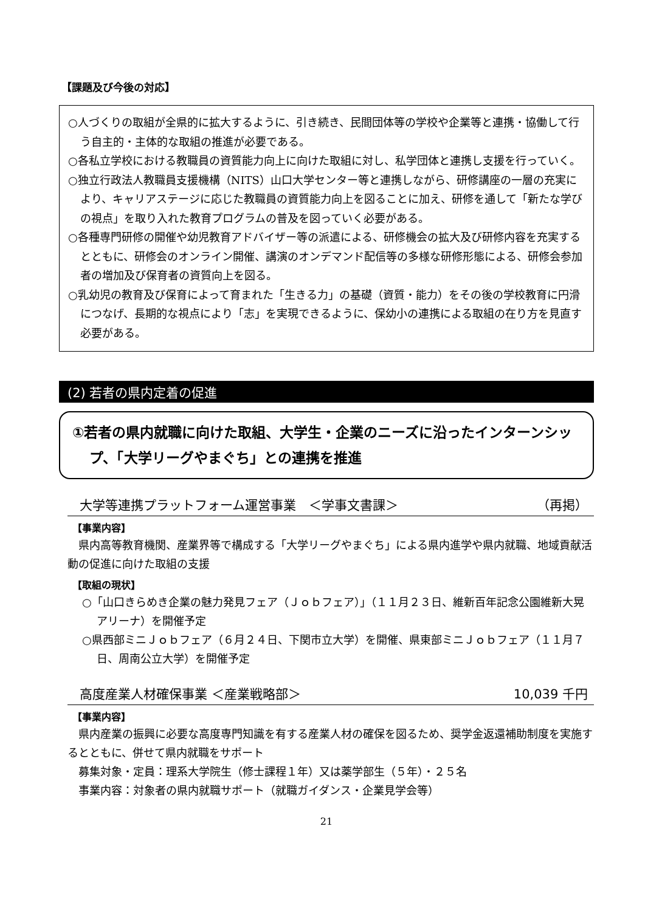【課題及び今後の対応】
○人づくりの取組が全県的に拡大するように、引き続き、民間団体等の学校や企業等と連携・協働して行う自主的・主体的な取組の推進が必要である。
○各私立学校における教職員の資質能力向上に向けた取組に対し、私学団体と連携し支援を行っていく。
○独立行政法人教職員支援機構（NITS）山口大学センター等と連携しながら、研修講座の一層の充実により、キャリアステージに応じた教職員の資質能力向上を図ることに加え、研修を通して「新たな学びの視点」を取り入れた教育プログラムの普及を図っていく必要がある。
○各種専門研修の開催や幼児教育アドバイザー等の派遣による、研修機会の拡大及び研修内容を充実するとともに、研修会のオンライン開催、講演のオンデマンド配信等の多様な研修形態による、研修会参加者の増加及び保育者の資質向上を図る。
○乳幼児の教育及び保育によって育まれた「生きる力」の基礎（資質・能力）をその後の学校教育に円滑につなげ、長期的な視点により「志」を実現できるように、保幼小の連携による取組の在り方を見直す必要がある。
(2) 若者の県内定着の促進
①若者の県内就職に向けた取組、大学生・企業のニーズに沿ったインターンシップ、「大学リーグやまぐち」との連携を推進
大学等連携プラットフォーム運営事業　＜学事文書課＞ （再掲）
【事業内容】
県内高等教育機関、産業界等で構成する「大学リーグやまぐち」による県内進学や県内就職、地域貢献活動の促進に向けた取組の支援
【取組の現状】
○「山口きらめき企業の魅力発見フェア（Ｊｏｂフェア）」（１１月２３日、維新百年記念公園維新大晃アリーナ）を開催予定
○県西部ミニＪｏｂフェア（６月２４日、下関市立大学）を開催、県東部ミニＪｏｂフェア（１１月７日、周南公立大学）を開催予定
高度産業人材確保事業 ＜産業戦略部＞ 10,039 千円
【事業内容】
県内産業の振興に必要な高度専門知識を有する産業人材の確保を図るため、奨学金返還補助制度を実施するとともに、併せて県内就職をサポート
募集対象・定員：理系大学院生（修士課程１年）又は薬学部生（５年）・２５名
事業内容：対象者の県内就職サポート（就職ガイダンス・企業見学会等）
21